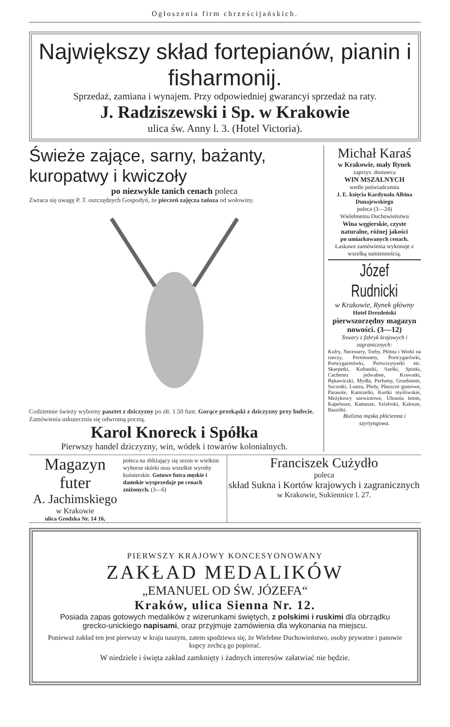Ogłoszenia firm chrześcijańskich.
Największy skład fortepianów, pianin i fisharmonij.
Sprzedaż, zamiana i wynajem. Przy odpowiedniej gwarancyi sprzedaż na raty.
J. Radziszewski i Sp. w Krakowie
ulica św. Anny l. 3. (Hotel Victoria).
Świeże zające, sarny, bażanty, kuropatwy i kwiczoły
po niezwykle tanich cenach poleca
Zwraca się uwagę P. T. oszczędnych Gospodyń, że pieczeń zajęcza tańsza od wołowiny.
Codziennie świeży wyborny pasztet z dziczyzny po złr. 1.50 funt. Gorące przekąski z dziczyzny przy bufecie. Zamówienia uskuteczniа się odwrotną pocztą.
Karol Knoreck i Spółka
Pierwszy handel dziczyzny, win, wódek i towarów kolonialnych.
Michał Karaś
w Krakowie, mały Rynek
zaprzys. dostawca
WIN MSZALNYCH
wedle poświadczenia
J. E. księcia Kardynała Albina Dunajewskiego
poleca (3—24)
Wielebnemu Duchowieństwu
Wina węgierskie, czyste naturalne, różnej jakości
po umiarkowanych cenach.
Łaskawe zamówienia wykonuje z wszelką sumiennością.
Józef Rudnicki
w Krakowie, Rynek główny
Hotel Drezdeński
pierwszorzędny magazyn nowości. (3—12)
Towary z fabryk krajowych i zagranicznych:
Kufry, Necessery, Torby, Płótna i Worki na rzeczy, Portmonety, Portcygarówki, Portcygaretówki, Portwizytyerki etc. Skarpetki, Kaftaniki, Szelki, Spinki, Cachenez jedwabne, Krawatki, Rękawiczki, Mydła, Perfumy, Grzebienie, Szczotki, Lustra, Pledy, Płaszcze gumowe, Parasole, Kamizelki, Kurtki myśliwskie, Meżykowy szewiotowe, Ubrania letnie, Kapelusze, Kamasze, Szlafroki, Kalosze, Baszliki.
Bielizna męska płócienna i szyrtyngowa.
Magazyn futer
A. Jachimskiego
w Krakowie
ulica Grodzka Nr. 14 16,
poleca na zbliżający się sezon w wielkim wyborze skórki oraz wszelkie wyroby kuśnierskie. Gotowe futra męskie i damskie wysprzedaje po cenach zniżonych. (3—6)
Franciszek Cużydło
poleca
skład Sukna i Kortów krajowych i zagranicznych
w Krakowie, Sukiennice l. 27.
PIERWSZY KRAJOWY KONCESYONOWANY
ZAKŁAD MEDALIKÓW
„EMANUEL OD ŚW. JÓZEFA“
Kraków, ulica Sienna Nr. 12.
Posiada zapas gotowych medalików z wizerunkami świętych, z polskimi i ruskimi dla obrządku grecko-unickiego napisami, oraz przyjmuje zamówienia dla wykonania na miejscu.
Ponieważ zakład ten jest pierwszy w kraju naszym, zatem spodziewa się, że Wielebne Duchowieństwo, osoby prywatne i panowie kupcy zechcą go popierać.
W niedziele i święta zakład zamknięty i żadnych interesów załatwiać nie będzie.